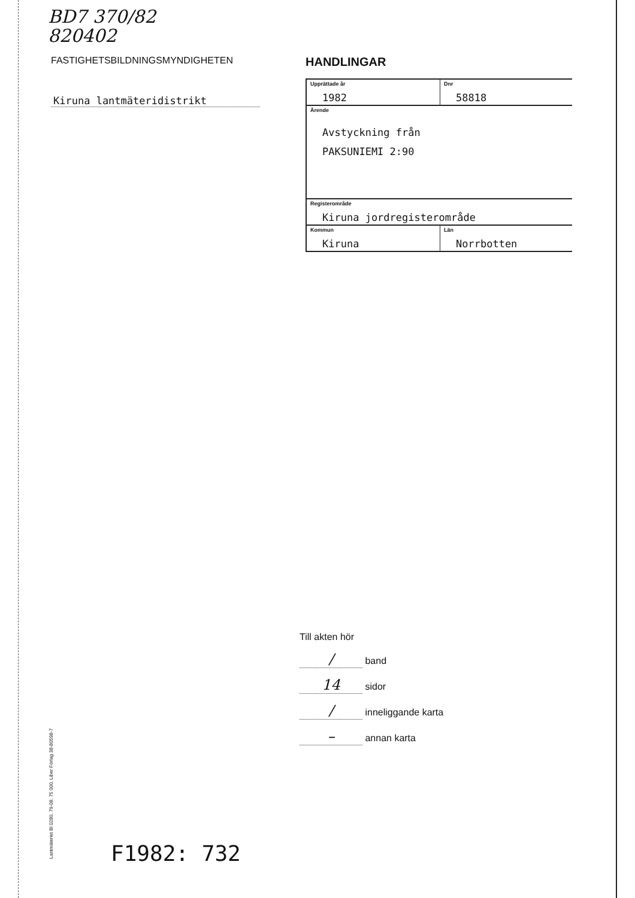BD7 370/82
820402
FASTIGHETSBILDNINGSMYNDIGHETEN
Kiruna lantmäteridistrikt
HANDLINGAR
| Upprättade år 1982 | Dnr 58818 |
| Ärende Avstyckning från PAKSUNIEMI 2:90 | |
| Registerområde Kiruna jordregisterområde | |
| Kommun Kiruna | Län Norrbotten |
Till akten hör
/ band
14 sidor
/ inneliggande karta
– annan karta
Lantmäteriet Bl 0280. 79-08. 75 000. Liber Förlag 38-80598-7
F1982: 732